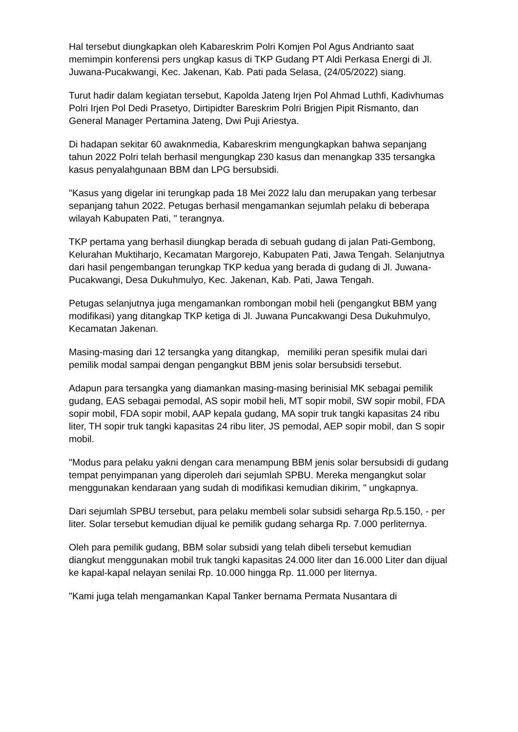Hal tersebut diungkapkan oleh Kabareskrim Polri Komjen Pol Agus Andrianto saat memimpin konferensi pers ungkap kasus di TKP Gudang PT Aldi Perkasa Energi di Jl. Juwana-Pucakwangi, Kec. Jakenan, Kab. Pati pada Selasa, (24/05/2022) siang.
Turut hadir dalam kegiatan tersebut, Kapolda Jateng Irjen Pol Ahmad Luthfi, Kadivhumas Polri Irjen Pol Dedi Prasetyo, Dirtipidter Bareskrim Polri Brigjen Pipit Rismanto, dan General Manager Pertamina Jateng, Dwi Puji Ariestya.
Di hadapan sekitar 60 awaknmedia, Kabareskrim mengungkapkan bahwa sepanjang tahun 2022 Polri telah berhasil mengungkap 230 kasus dan menangkap 335 tersangka kasus penyalahgunaan BBM dan LPG bersubsidi.
"Kasus yang digelar ini terungkap pada 18 Mei 2022 lalu dan merupakan yang terbesar sepanjang tahun 2022. Petugas berhasil mengamankan sejumlah pelaku di beberapa wilayah Kabupaten Pati, " terangnya.
TKP pertama yang berhasil diungkap berada di sebuah gudang di jalan Pati-Gembong, Kelurahan Muktiharjo, Kecamatan Margorejo, Kabupaten Pati, Jawa Tengah. Selanjutnya dari hasil pengembangan terungkap TKP kedua yang berada di gudang di Jl. Juwana-Pucakwangi, Desa Dukuhmulyo, Kec. Jakenan, Kab. Pati, Jawa Tengah.
Petugas selanjutnya juga mengamankan rombongan mobil heli (pengangkut BBM yang modifikasi) yang ditangkap TKP ketiga di Jl. Juwana Puncakwangi Desa Dukuhmulyo, Kecamatan Jakenan.
Masing-masing dari 12 tersangka yang ditangkap, memiliki peran spesifik mulai dari pemilik modal sampai dengan pengangkut BBM jenis solar bersubsidi tersebut.
Adapun para tersangka yang diamankan masing-masing berinisial MK sebagai pemilik gudang, EAS sebagai pemodal, AS sopir mobil heli, MT sopir mobil, SW sopir mobil, FDA sopir mobil, FDA sopir mobil, AAP kepala gudang, MA sopir truk tangki kapasitas 24 ribu liter, TH sopir truk tangki kapasitas 24 ribu liter, JS pemodal, AEP sopir mobil, dan S sopir mobil.
"Modus para pelaku yakni dengan cara menampung BBM jenis solar bersubsidi di gudang tempat penyimpanan yang diperoleh dari sejumlah SPBU. Mereka mengangkut solar menggunakan kendaraan yang sudah di modifikasi kemudian dikirim, " ungkapnya.
Dari sejumlah SPBU tersebut, para pelaku membeli solar subsidi seharga Rp.5.150, - per liter. Solar tersebut kemudian dijual ke pemilik gudang seharga Rp. 7.000 perliternya.
Oleh para pemilik gudang, BBM solar subsidi yang telah dibeli tersebut kemudian diangkut menggunakan mobil truk tangki kapasitas 24.000 liter dan 16.000 Liter dan dijual ke kapal-kapal nelayan senilai Rp. 10.000 hingga Rp. 11.000 per liternya.
"Kami juga telah mengamankan Kapal Tanker bernama Permata Nusantara di